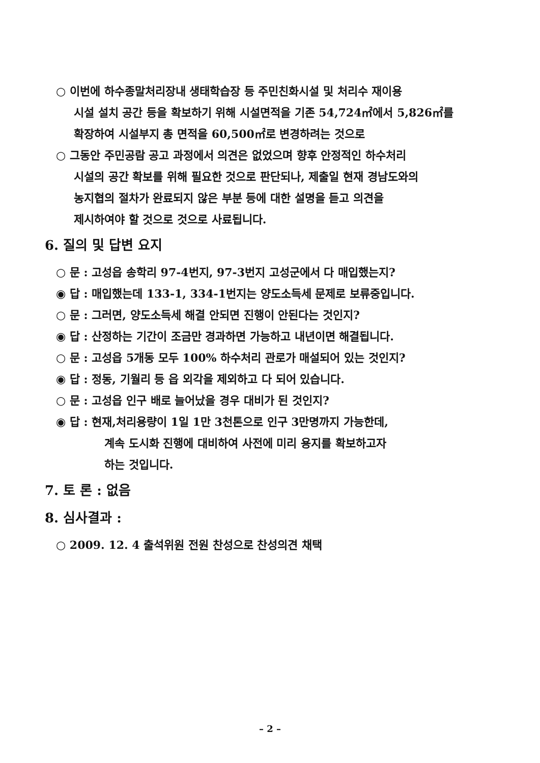○ 이번에 하수종말처리장내 생태학습장 등 주민친화시설 및 처리수 재이용
시설 설치 공간 등을 확보하기 위해 시설면적을 기존 54,724㎡에서 5,826㎡를
확장하여 시설부지 총 면적을 60,500㎡로 변경하려는 것으로
○ 그동안 주민공람 공고 과정에서 의견은 없었으며 향후 안정적인 하수처리
시설의 공간 확보를 위해 필요한 것으로 판단되나, 제출일 현재 경남도와의
농지협의 절차가 완료되지 않은 부분 등에 대한 설명을 듣고 의견을
제시하여야 할 것으로 것으로 사료됩니다.
6. 질의 및 답변 요지
○ 문 : 고성읍 송학리 97-4번지, 97-3번지 고성군에서 다 매입했는지?
◉ 답 : 매입했는데 133-1, 334-1번지는 양도소득세 문제로 보류중입니다.
○ 문 : 그러면, 양도소득세 해결 안되면 진행이 안된다는 것인지?
◉ 답 : 산정하는 기간이 조금만 경과하면 가능하고 내년이면 해결됩니다.
○ 문 : 고성읍 5개동 모두 100% 하수처리 관로가 매설되어 있는 것인지?
◉ 답 : 정동, 기월리 등 읍 외각을 제외하고 다 되어 있습니다.
○ 문 : 고성읍 인구 배로 늘어났을 경우 대비가 된 것인지?
◉ 답 : 현재,처리용량이 1일 1만 3천톤으로 인구 3만명까지 가능한데,
계속 도시화 진행에 대비하여 사전에 미리 용지를 확보하고자
하는 것입니다.
7. 토 론 : 없음
8. 심사결과 :
○ 2009. 12. 4 출석위원 전원 찬성으로 찬성의견 채택
– 2 –